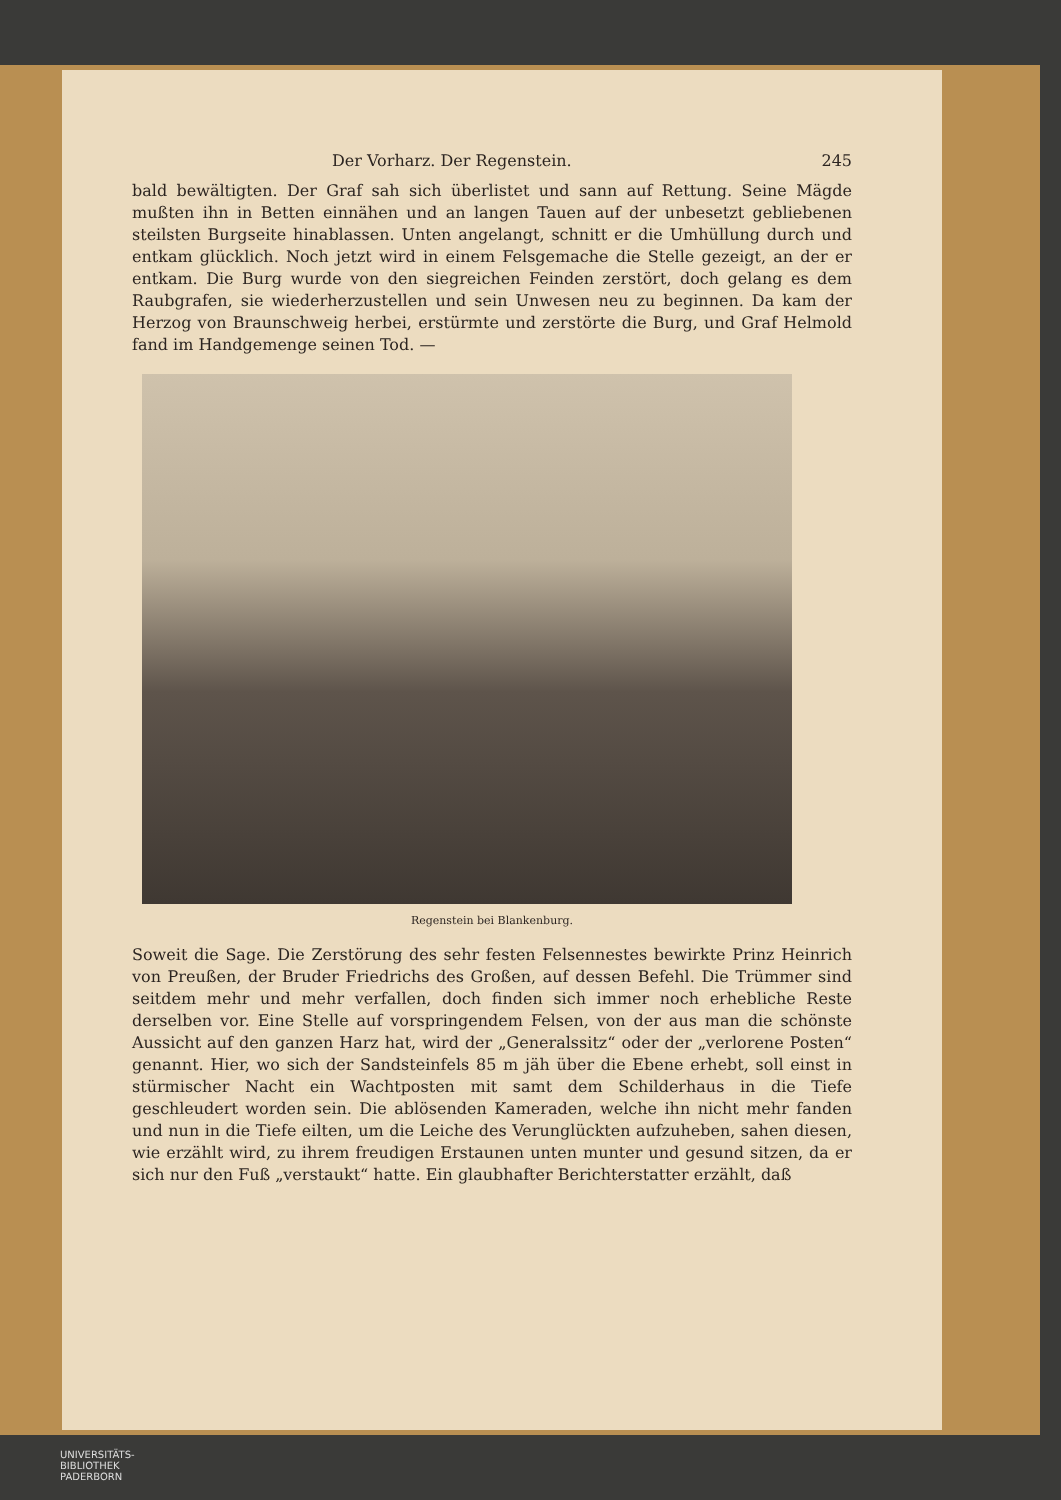Der Vorharz. Der Regenstein. 245
bald bewältigten. Der Graf sah sich überlistet und sann auf Rettung. Seine Mägde mußten ihn in Betten einnähen und an langen Tauen auf der unbesetzt gebliebenen steilsten Burgseite hinablassen. Unten angelangt, schnitt er die Umhüllung durch und entkam glücklich. Noch jetzt wird in einem Felsgemache die Stelle gezeigt, an der er entkam. Die Burg wurde von den siegreichen Feinden zerstört, doch gelang es dem Raubgrafen, sie wiederherzustellen und sein Unwesen neu zu beginnen. Da kam der Herzog von Braunschweig herbei, erstürmte und zerstörte die Burg, und Graf Helmold fand im Handgemenge seinen Tod. —
Regenstein bei Blankenburg.
Soweit die Sage. Die Zerstörung des sehr festen Felsennestes bewirkte Prinz Heinrich von Preußen, der Bruder Friedrichs des Großen, auf dessen Befehl. Die Trümmer sind seitdem mehr und mehr verfallen, doch finden sich immer noch erhebliche Reste derselben vor. Eine Stelle auf vorspringendem Felsen, von der aus man die schönste Aussicht auf den ganzen Harz hat, wird der „Generalssitz“ oder der „verlorene Posten“ genannt. Hier, wo sich der Sandsteinfels 85 m jäh über die Ebene erhebt, soll einst in stürmischer Nacht ein Wachtposten mit samt dem Schilderhaus in die Tiefe geschleudert worden sein. Die ablösenden Kameraden, welche ihn nicht mehr fanden und nun in die Tiefe eilten, um die Leiche des Verunglückten aufzuheben, sahen diesen, wie erzählt wird, zu ihrem freudigen Erstaunen unten munter und gesund sitzen, da er sich nur den Fuß „verstaukt“ hatte. Ein glaubhafter Berichterstatter erzählt, daß
UNIVERSITÄTS-
BIBLIOTHEK
PADERBORN